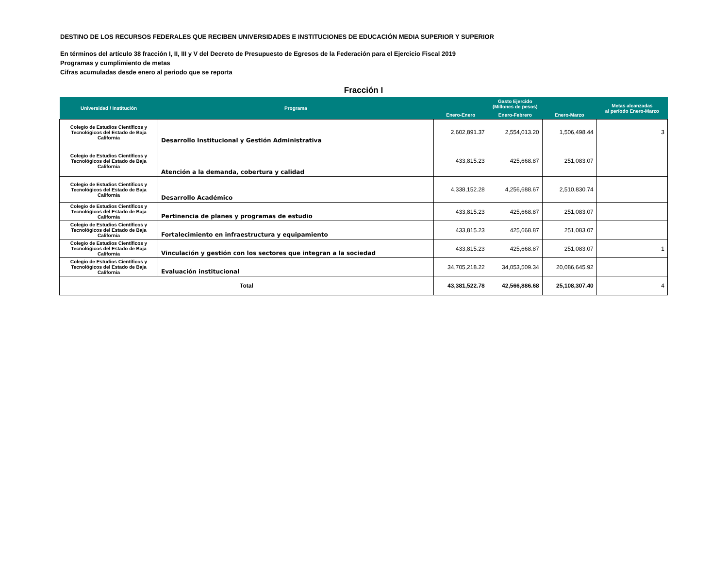DESTINO DE LOS RECURSOS FEDERALES QUE RECIBEN UNIVERSIDADES E INSTITUCIONES DE EDUCACIÓN MEDIA SUPERIOR Y SUPERIOR
En términos del artículo 38 fracción I, II, III y V del Decreto de Presupuesto de Egresos de la Federación para el Ejercicio Fiscal 2019
Programas y cumplimiento de metas
Cifras acumuladas desde enero al periodo que se reporta
Fracción I
| Universidad / Institución | Programa | Gasto Ejercido (Millones de pesos) | | | Metas alcanzadas al período Enero-Marzo |
| --- | --- | --- | --- | --- | --- |
| | | Enero-Enero | Enero-Febrero | Enero-Marzo | |
| Colegio de Estudios Científicos y Tecnológicos del Estado de Baja California | Desarrollo Institucional y Gestión Administrativa | 2,602,891.37 | 2,554,013.20 | 1,506,498.44 | 3 |
| Colegio de Estudios Científicos y Tecnológicos del Estado de Baja California | Atención a la demanda, cobertura y calidad | 433,815.23 | 425,668.87 | 251,083.07 | |
| Colegio de Estudios Científicos y Tecnológicos del Estado de Baja California | Desarrollo Académico | 4,338,152.28 | 4,256,688.67 | 2,510,830.74 | |
| Colegio de Estudios Científicos y Tecnológicos del Estado de Baja California | Pertinencia de planes y programas de estudio | 433,815.23 | 425,668.87 | 251,083.07 | |
| Colegio de Estudios Científicos y Tecnológicos del Estado de Baja California | Fortalecimiento en infraestructura y equipamiento | 433,815.23 | 425,668.87 | 251,083.07 | |
| Colegio de Estudios Científicos y Tecnológicos del Estado de Baja California | Vinculación y gestión con los sectores que integran a la sociedad | 433,815.23 | 425,668.87 | 251,083.07 | 1 |
| Colegio de Estudios Científicos y Tecnológicos del Estado de Baja California | Evaluación institucional | 34,705,218.22 | 34,053,509.34 | 20,086,645.92 | |
| Total | | 43,381,522.78 | 42,566,886.68 | 25,108,307.40 | 4 |